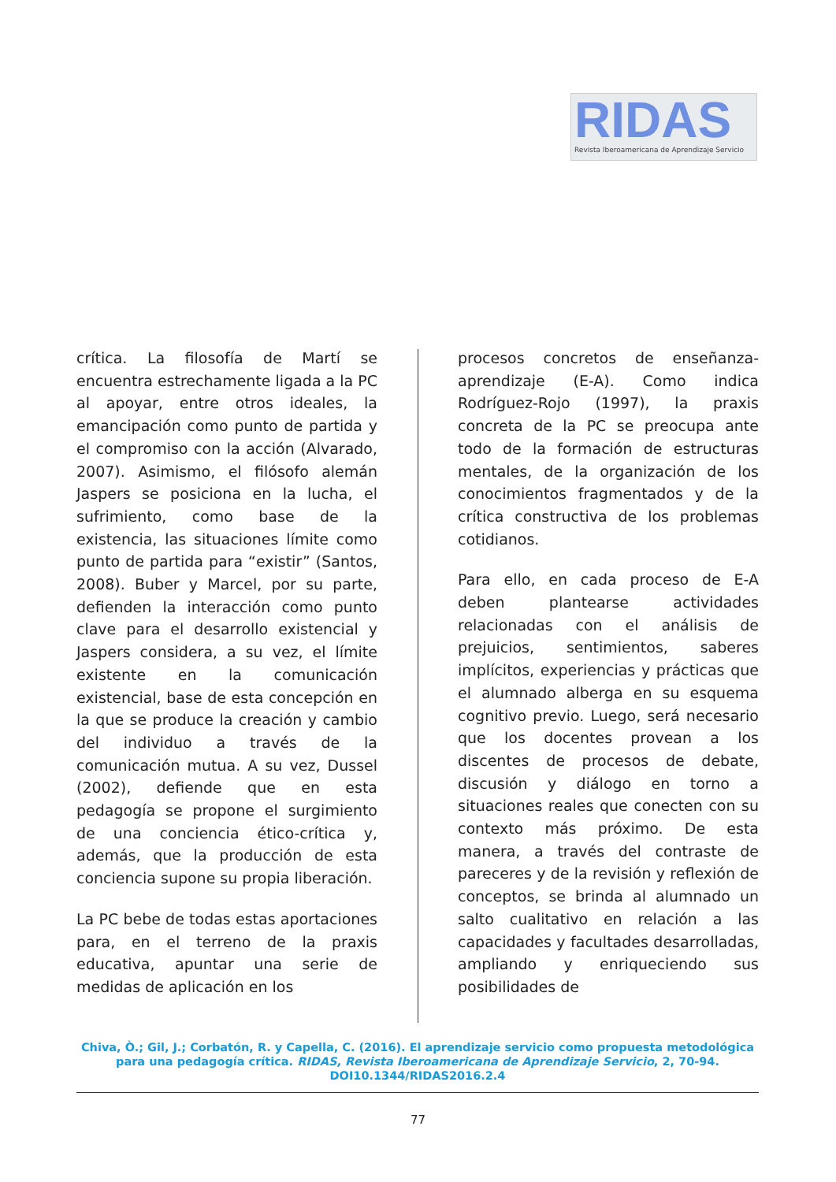RIDAS
Revista Iberoamericana de Aprendizaje Servicio
crítica. La filosofía de Martí se encuentra estrechamente ligada a la PC al apoyar, entre otros ideales, la emancipación como punto de partida y el compromiso con la acción (Alvarado, 2007). Asimismo, el filósofo alemán Jaspers se posiciona en la lucha, el sufrimiento, como base de la existencia, las situaciones límite como punto de partida para “existir” (Santos, 2008). Buber y Marcel, por su parte, defienden la interacción como punto clave para el desarrollo existencial y Jaspers considera, a su vez, el límite existente en la comunicación existencial, base de esta concepción en la que se produce la creación y cambio del individuo a través de la comunicación mutua. A su vez, Dussel (2002), defiende que en esta pedagogía se propone el surgimiento de una conciencia ético-crítica y, además, que la producción de esta conciencia supone su propia liberación.
La PC bebe de todas estas aportaciones para, en el terreno de la praxis educativa, apuntar una serie de medidas de aplicación en los
procesos concretos de enseñanza-aprendizaje (E-A). Como indica Rodríguez-Rojo (1997), la praxis concreta de la PC se preocupa ante todo de la formación de estructuras mentales, de la organización de los conocimientos fragmentados y de la crítica constructiva de los problemas cotidianos.
Para ello, en cada proceso de E-A deben plantearse actividades relacionadas con el análisis de prejuicios, sentimientos, saberes implícitos, experiencias y prácticas que el alumnado alberga en su esquema cognitivo previo. Luego, será necesario que los docentes provean a los discentes de procesos de debate, discusión y diálogo en torno a situaciones reales que conecten con su contexto más próximo. De esta manera, a través del contraste de pareceres y de la revisión y reflexión de conceptos, se brinda al alumnado un salto cualitativo en relación a las capacidades y facultades desarrolladas, ampliando y enriqueciendo sus posibilidades de
Chiva, Ò.; Gil, J.; Corbatón, R. y Capella, C. (2016). El aprendizaje servicio como propuesta metodológica para una pedagogía crítica. RIDAS, Revista Iberoamericana de Aprendizaje Servicio, 2, 70-94.
DOI10.1344/RIDAS2016.2.4
77